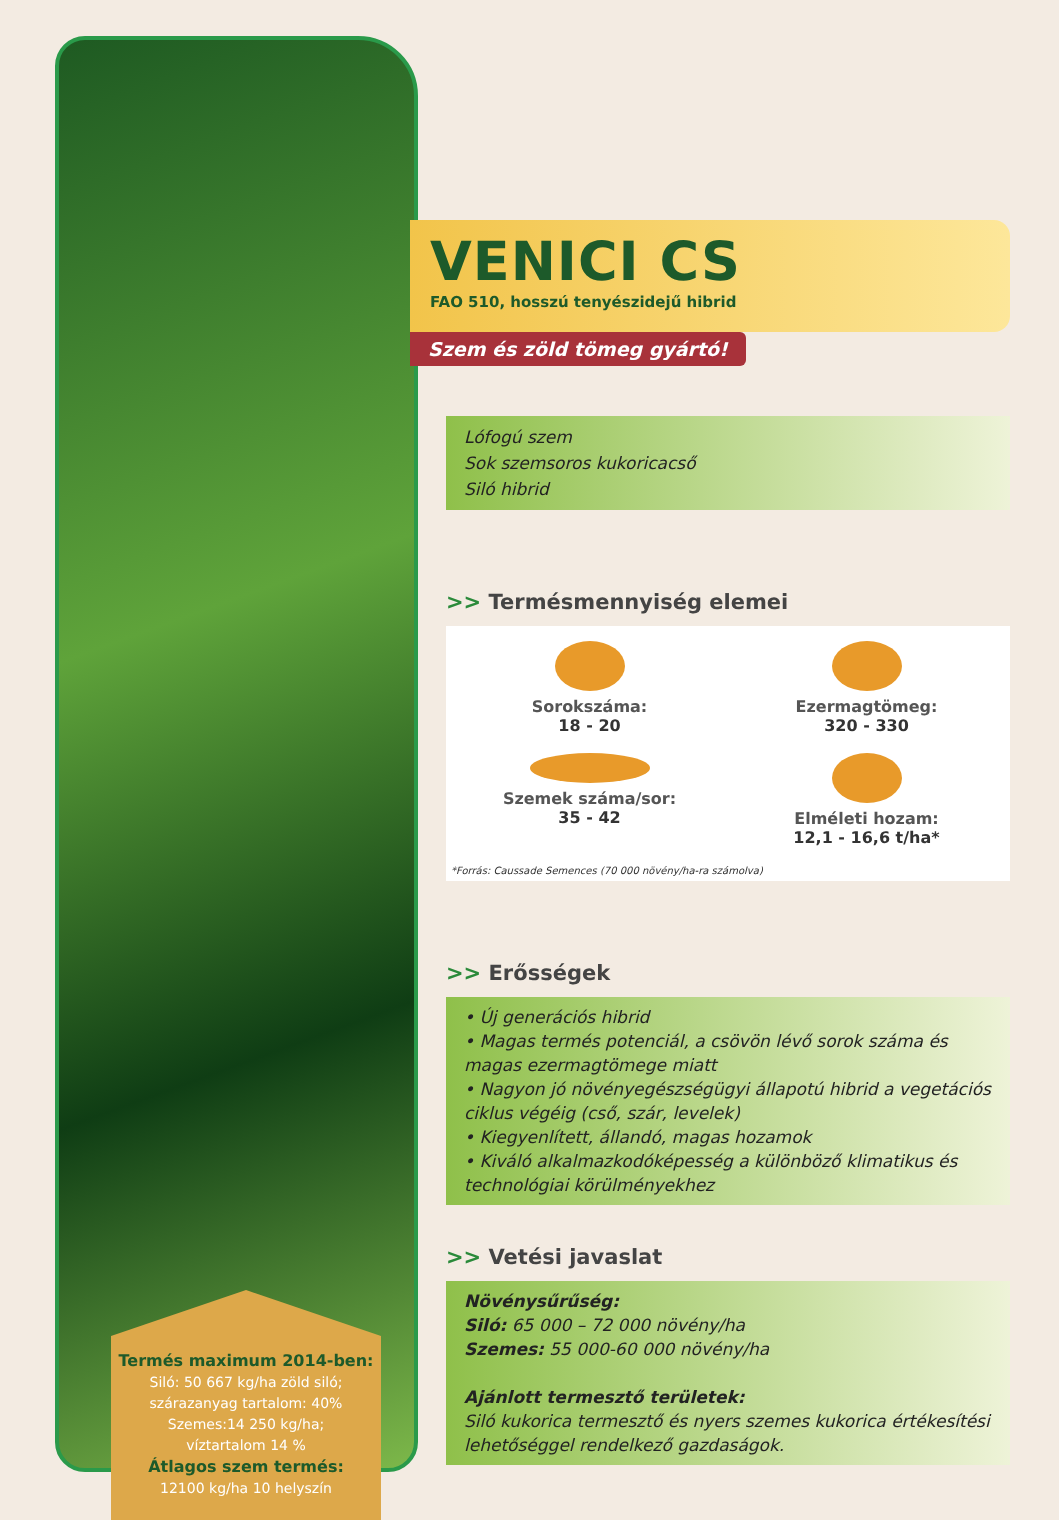Termés maximum 2014-ben:
Siló: 50 667 kg/ha zöld siló;
szárazanyag tartalom: 40%
Szemes:14 250 kg/ha;
víztartalom 14 %
Átlagos szem termés:
12100 kg/ha 10 helyszín
VENICI CS
FAO 510, hosszú tenyészidejű hibrid
Szem és zöld tömeg gyártó!
Lófogú szem
Sok szemsoros kukoricacső
Siló hibrid
>> Termésmennyiség elemei
Sorokszáma:
18 - 20
Ezermagtömeg:
320 - 330
Szemek száma/sor:
35 - 42
Elméleti hozam:
12,1 - 16,6 t/ha*
*Forrás: Caussade Semences (70 000 növény/ha-ra számolva)
>> Erősségek
• Új generációs hibrid
• Magas termés potenciál, a csövön lévő sorok száma és magas ezermagtömege miatt
• Nagyon jó növényegészségügyi állapotú hibrid a vegetációs ciklus végéig (cső, szár, levelek)
• Kiegyenlített, állandó, magas hozamok
• Kiváló alkalmazkodóképesség a különböző klimatikus és technológiai körülményekhez
>> Vetési javaslat
Növénysűrűség:
Siló: 65 000 – 72 000 növény/ha
Szemes: 55 000-60 000 növény/ha
Ajánlott termesztő területek:
Siló kukorica termesztő és nyers szemes kukorica értékesítési lehetőséggel rendelkező gazdaságok.